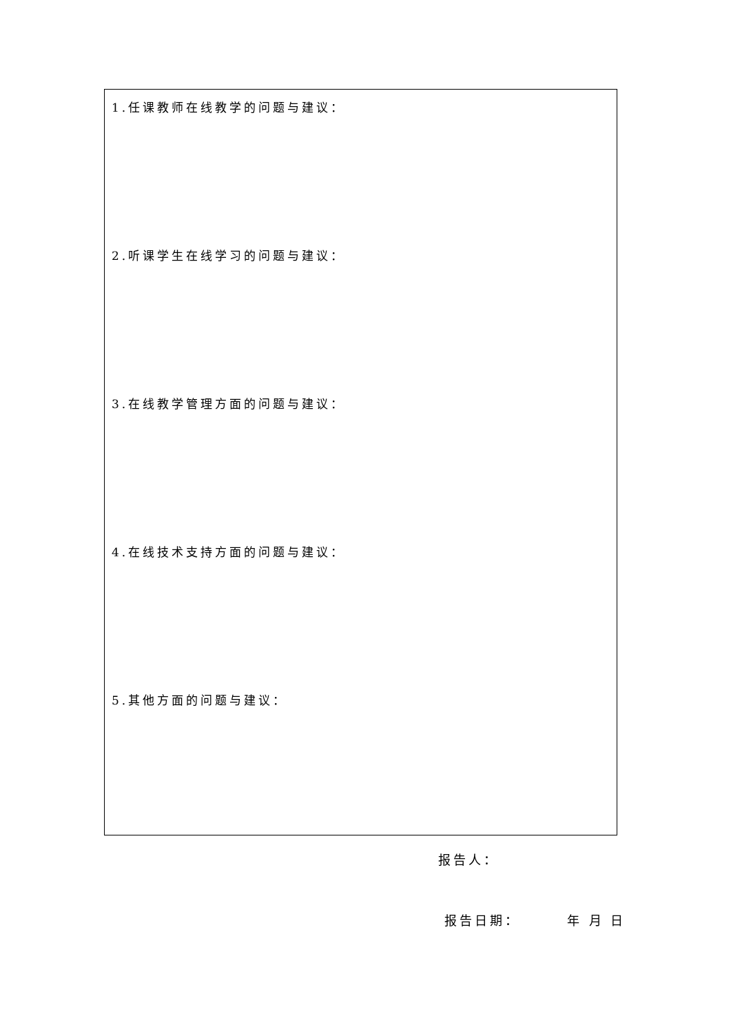| 1.任课教师在线教学的问题与建议： |
| 2.听课学生在线学习的问题与建议： |
| 3.在线教学管理方面的问题与建议： |
| 4.在线技术支持方面的问题与建议： |
| 5.其他方面的问题与建议： |
报告人：
报告日期： 年 月 日